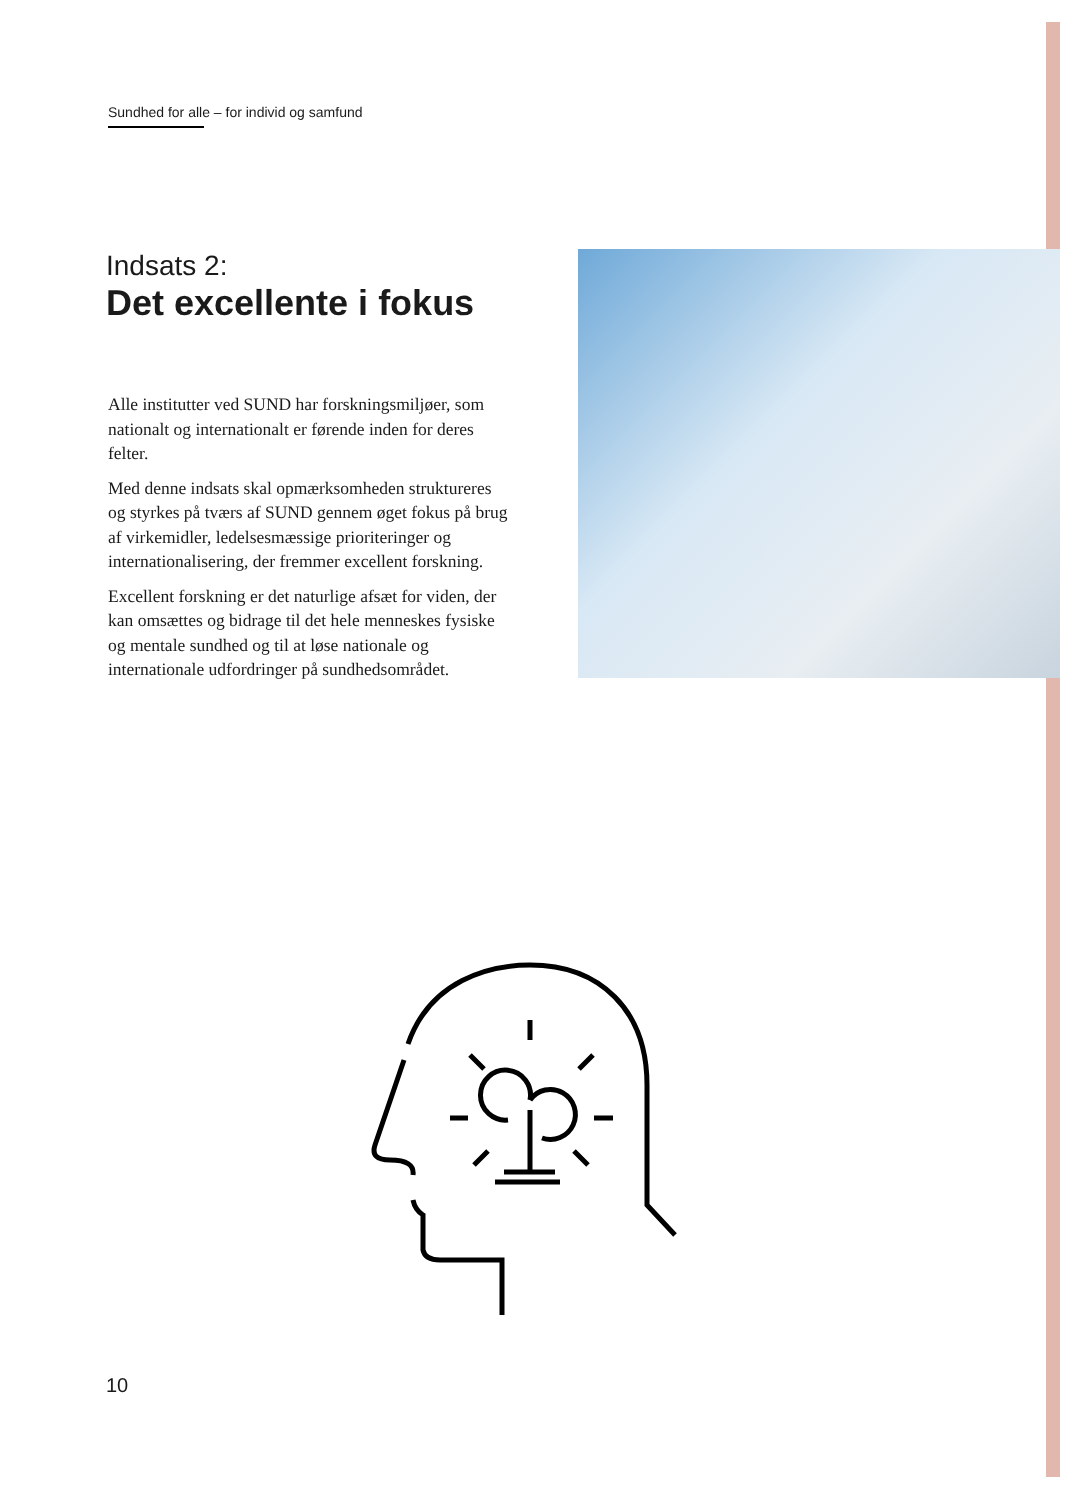Sundhed for alle – for individ og samfund
Indsats 2:
Det excellente i fokus
Alle institutter ved SUND har forskningsmiljøer, som nationalt og internationalt er førende inden for deres felter.
Med denne indsats skal opmærksomheden struktureres og styrkes på tværs af SUND gennem øget fokus på brug af virkemidler, ledelsesmæssige prioriteringer og internationalisering, der fremmer excellent forskning.
Excellent forskning er det naturlige afsæt for viden, der kan omsættes og bidrage til det hele menneskes fysiske og mentale sundhed og til at løse nationale og internationale udfordringer på sundhedsområdet.
10